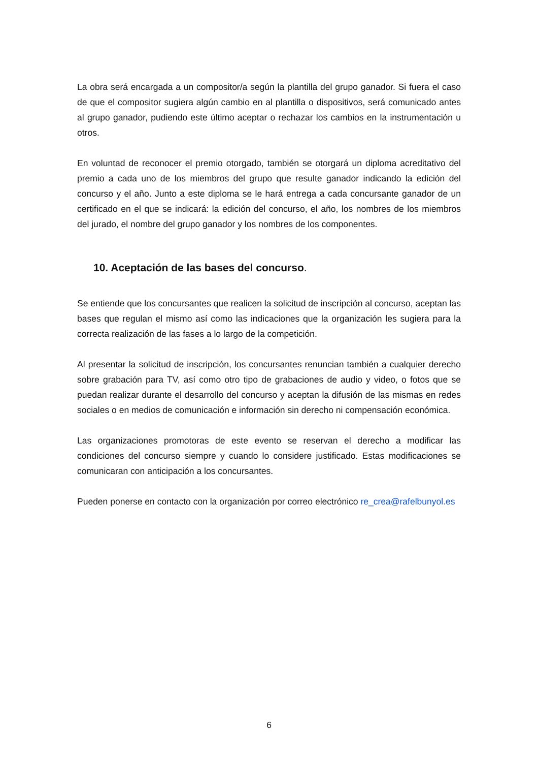La obra será encargada a un compositor/a según la plantilla del grupo ganador. Si fuera el caso de que el compositor sugiera algún cambio en al plantilla o dispositivos, será comunicado antes al grupo ganador, pudiendo este último aceptar o rechazar los cambios en la instrumentación u otros.
En voluntad de reconocer el premio otorgado, también se otorgará un diploma acreditativo del premio a cada uno de los miembros del grupo que resulte ganador indicando la edición del concurso y el año. Junto a este diploma se le hará entrega a cada concursante ganador de un certificado en el que se indicará: la edición del concurso, el año, los nombres de los miembros del jurado, el nombre del grupo ganador y los nombres de los componentes.
10. Aceptación de las bases del concurso.
Se entiende que los concursantes que realicen la solicitud de inscripción al concurso, aceptan las bases que regulan el mismo así como las indicaciones que la organización les sugiera para la correcta realización de las fases a lo largo de la competición.
Al presentar la solicitud de inscripción, los concursantes renuncian también a cualquier derecho sobre grabación para TV, así como otro tipo de grabaciones de audio y video, o fotos que se puedan realizar durante el desarrollo del concurso y aceptan la difusión de las mismas en redes sociales o en medios de comunicación e información sin derecho ni compensación económica.
Las organizaciones promotoras de este evento se reservan el derecho a modificar las condiciones del concurso siempre y cuando lo considere justificado. Estas modificaciones se comunicaran con anticipación a los concursantes.
Pueden ponerse en contacto con la organización por correo electrónico re_crea@rafelbunyol.es
6